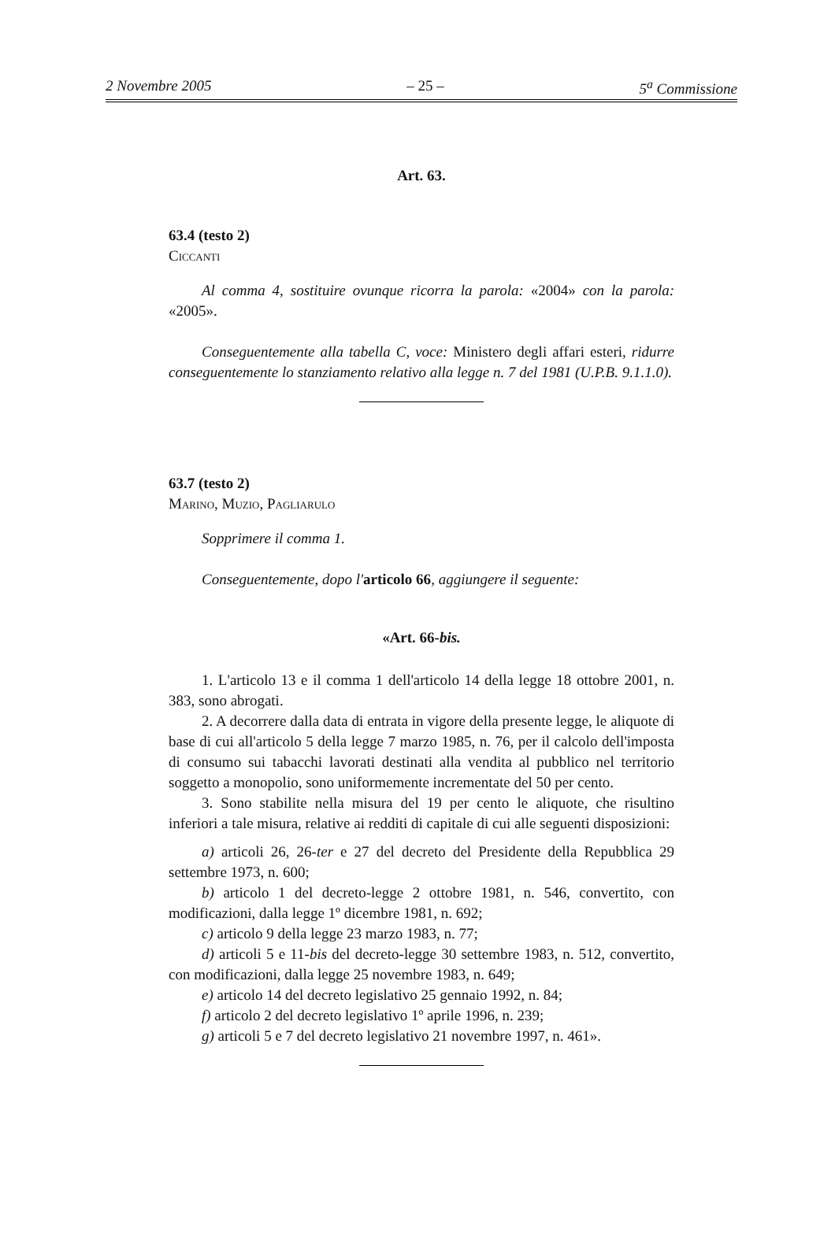2 Novembre 2005 – 25 – 5<sup>a</sup> Commissione
Art. 63.
63.4 (testo 2)
Ciccanti
Al comma 4, sostituire ovunque ricorra la parola: «2004» con la parola: «2005».
Conseguentemente alla tabella C, voce: Ministero degli affari esteri, ridurre conseguentemente lo stanziamento relativo alla legge n. 7 del 1981 (U.P.B. 9.1.1.0).
63.7 (testo 2)
Marino, Muzio, Pagliarulo
Sopprimere il comma 1.
Conseguentemente, dopo l'articolo 66, aggiungere il seguente:
«Art. 66-bis.
1. L'articolo 13 e il comma 1 dell'articolo 14 della legge 18 ottobre 2001, n. 383, sono abrogati.
2. A decorrere dalla data di entrata in vigore della presente legge, le aliquote di base di cui all'articolo 5 della legge 7 marzo 1985, n. 76, per il calcolo dell'imposta di consumo sui tabacchi lavorati destinati alla vendita al pubblico nel territorio soggetto a monopolio, sono uniformemente incrementate del 50 per cento.
3. Sono stabilite nella misura del 19 per cento le aliquote, che risultino inferiori a tale misura, relative ai redditi di capitale di cui alle seguenti disposizioni:
a) articoli 26, 26-ter e 27 del decreto del Presidente della Repubblica 29 settembre 1973, n. 600;
b) articolo 1 del decreto-legge 2 ottobre 1981, n. 546, convertito, con modificazioni, dalla legge 1º dicembre 1981, n. 692;
c) articolo 9 della legge 23 marzo 1983, n. 77;
d) articoli 5 e 11-bis del decreto-legge 30 settembre 1983, n. 512, convertito, con modificazioni, dalla legge 25 novembre 1983, n. 649;
e) articolo 14 del decreto legislativo 25 gennaio 1992, n. 84;
f) articolo 2 del decreto legislativo 1º aprile 1996, n. 239;
g) articoli 5 e 7 del decreto legislativo 21 novembre 1997, n. 461».